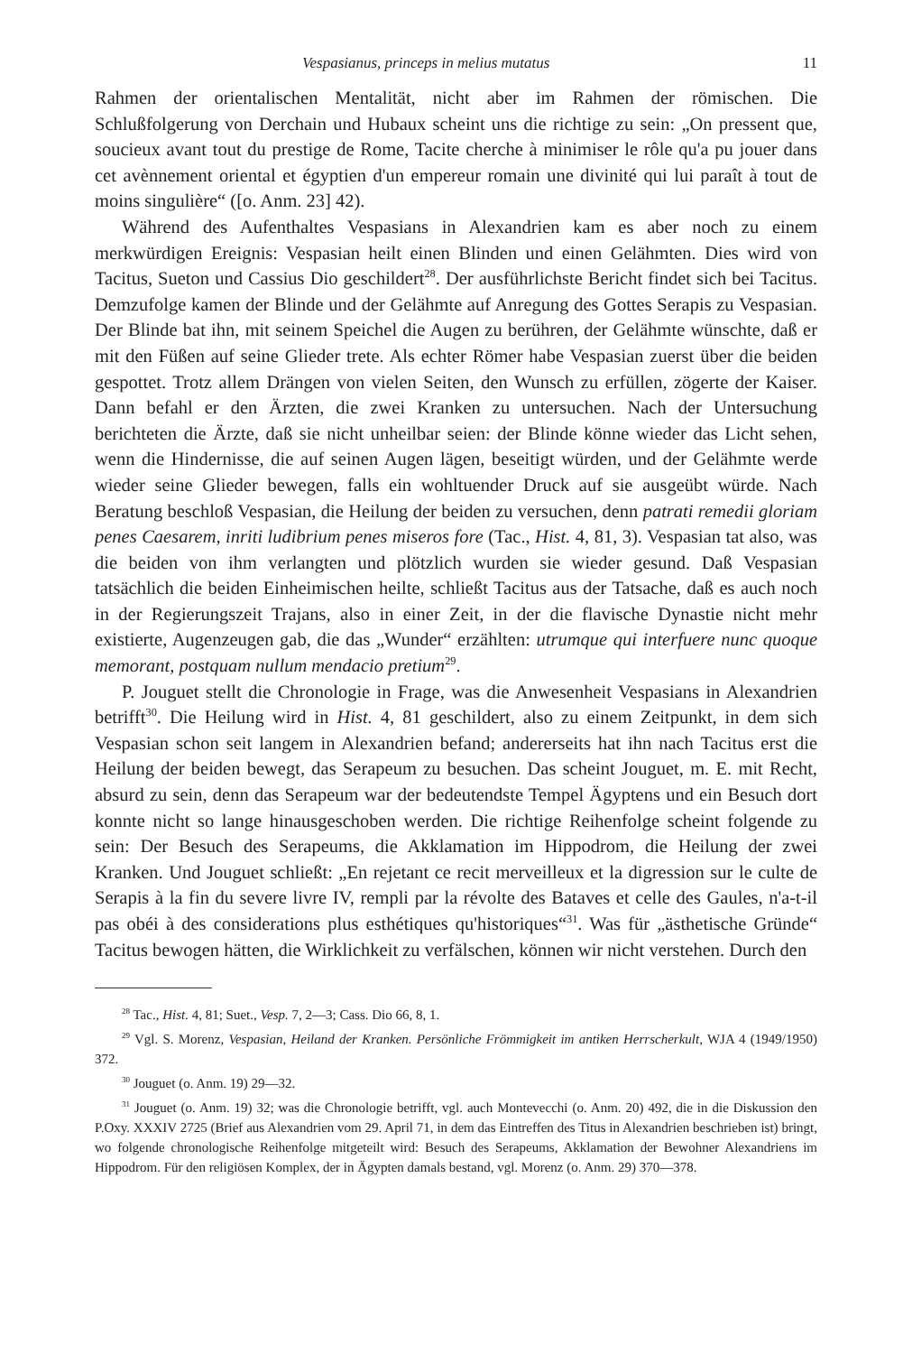Vespasianus, princeps in melius mutatus 11
Rahmen der orientalischen Mentalität, nicht aber im Rahmen der römischen. Die Schlußfolgerung von Derchain und Hubaux scheint uns die richtige zu sein: „On pressent que, soucieux avant tout du prestige de Rome, Tacite cherche à minimiser le rôle qu'a pu jouer dans cet avènnement oriental et égyptien d'un empereur romain une divinité qui lui paraît à tout de moins singulière“ ([o. Anm. 23] 42).
Während des Aufenthaltes Vespasians in Alexandrien kam es aber noch zu einem merkwürdigen Ereignis: Vespasian heilt einen Blinden und einen Gelähmten. Dies wird von Tacitus, Sueton und Cassius Dio geschildert<sup>28</sup>. Der ausführlichste Bericht findet sich bei Tacitus. Demzufolge kamen der Blinde und der Gelähmte auf Anregung des Gottes Serapis zu Vespasian. Der Blinde bat ihn, mit seinem Speichel die Augen zu berühren, der Gelähmte wünschte, daß er mit den Füßen auf seine Glieder trete. Als echter Römer habe Vespasian zuerst über die beiden gespottet. Trotz allem Drängen von vielen Seiten, den Wunsch zu erfüllen, zögerte der Kaiser. Dann befahl er den Ärzten, die zwei Kranken zu untersuchen. Nach der Untersuchung berichteten die Ärzte, daß sie nicht unheilbar seien: der Blinde könne wieder das Licht sehen, wenn die Hindernisse, die auf seinen Augen lägen, beseitigt würden, und der Gelähmte werde wieder seine Glieder bewegen, falls ein wohltuender Druck auf sie ausgeübt würde. Nach Beratung beschloß Vespasian, die Heilung der beiden zu versuchen, denn patrati remedii gloriam penes Caesarem, inriti ludibrium penes miseros fore (Tac., Hist. 4, 81, 3). Vespasian tat also, was die beiden von ihm verlangten und plötzlich wurden sie wieder gesund. Daß Vespasian tatsächlich die beiden Einheimischen heilte, schließt Tacitus aus der Tatsache, daß es auch noch in der Regierungszeit Trajans, also in einer Zeit, in der die flavische Dynastie nicht mehr existierte, Augenzeugen gab, die das „Wunder“ erzählten: utrumque qui interfuere nunc quoque memorant, postquam nullum mendacio pretium<sup>29</sup>.
P. Jouguet stellt die Chronologie in Frage, was die Anwesenheit Vespasians in Alexandrien betrifft<sup>30</sup>. Die Heilung wird in Hist. 4, 81 geschildert, also zu einem Zeitpunkt, in dem sich Vespasian schon seit langem in Alexandrien befand; andererseits hat ihn nach Tacitus erst die Heilung der beiden bewegt, das Serapeum zu besuchen. Das scheint Jouguet, m. E. mit Recht, absurd zu sein, denn das Serapeum war der bedeutendste Tempel Ägyptens und ein Besuch dort konnte nicht so lange hinausgeschoben werden. Die richtige Reihenfolge scheint folgende zu sein: Der Besuch des Serapeums, die Akklamation im Hippodrom, die Heilung der zwei Kranken. Und Jouguet schließt: „En rejetant ce recit merveilleux et la digression sur le culte de Serapis à la fin du severe livre IV, rempli par la révolte des Bataves et celle des Gaules, n'a-t-il pas obéi à des considerations plus esthétiques qu'historiques“<sup>31</sup>. Was für „ästhetische Gründe“ Tacitus bewogen hätten, die Wirklichkeit zu verfälschen, können wir nicht verstehen. Durch den
<sup>28</sup> Tac., Hist. 4, 81; Suet., Vesp. 7, 2—3; Cass. Dio 66, 8, 1.
<sup>29</sup> Vgl. S. Morenz, Vespasian, Heiland der Kranken. Persönliche Frömmigkeit im antiken Herrscherkult, WJA 4 (1949/1950) 372.
<sup>30</sup> Jouguet (o. Anm. 19) 29—32.
<sup>31</sup> Jouguet (o. Anm. 19) 32; was die Chronologie betrifft, vgl. auch Montevecchi (o. Anm. 20) 492, die in die Diskussion den P.Oxy. XXXIV 2725 (Brief aus Alexandrien vom 29. April 71, in dem das Eintreffen des Titus in Alexandrien beschrieben ist) bringt, wo folgende chronologische Reihenfolge mitgeteilt wird: Besuch des Serapeums, Akklamation der Bewohner Alexandriens im Hippodrom. Für den religiösen Komplex, der in Ägypten damals bestand, vgl. Morenz (o. Anm. 29) 370—378.